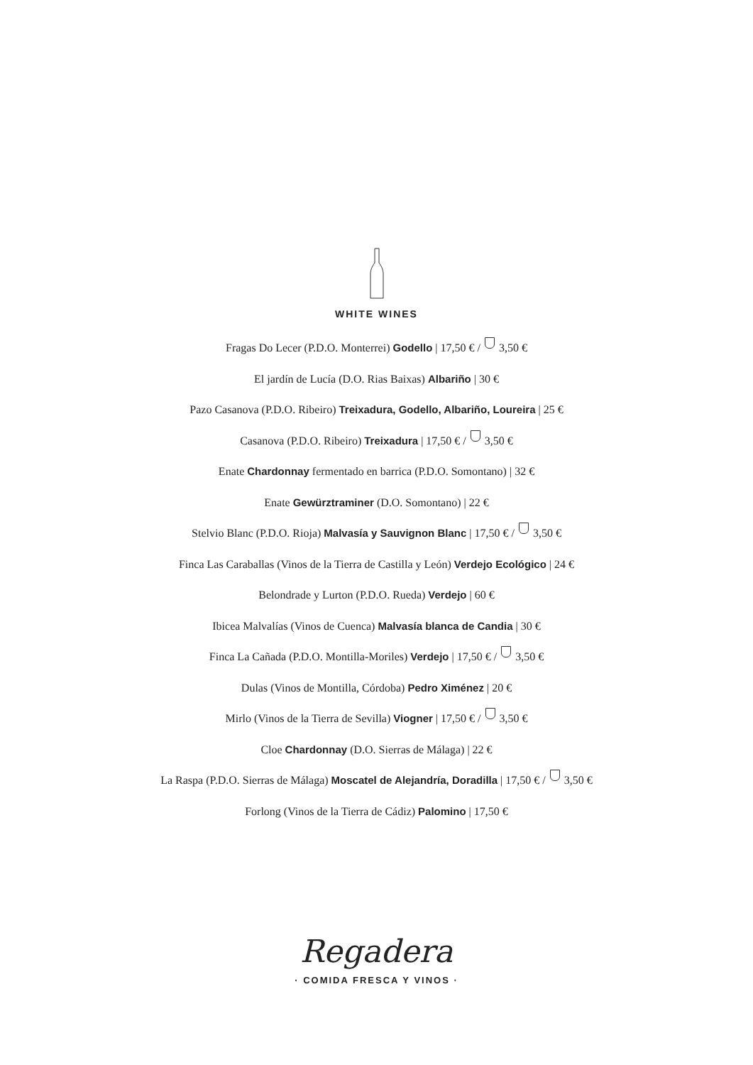WHITE WINES
Fragas Do Lecer (P.D.O. Monterrei) Godello | 17,50 € / 3,50 €
El jardín de Lucía (D.O. Rias Baixas) Albariño | 30 €
Pazo Casanova (P.D.O. Ribeiro) Treixadura, Godello, Albariño, Loureira | 25 €
Casanova (P.D.O. Ribeiro) Treixadura | 17,50 € / 3,50 €
Enate Chardonnay fermentado en barrica (P.D.O. Somontano) | 32 €
Enate Gewürztraminer (D.O. Somontano) | 22 €
Stelvio Blanc (P.D.O. Rioja) Malvasía y Sauvignon Blanc | 17,50 € / 3,50 €
Finca Las Caraballas (Vinos de la Tierra de Castilla y León) Verdejo Ecológico | 24 €
Belondrade y Lurton (P.D.O. Rueda) Verdejo | 60 €
Ibicea Malvalías (Vinos de Cuenca) Malvasía blanca de Candia | 30 €
Finca La Cañada (P.D.O. Montilla-Moriles) Verdejo | 17,50 € / 3,50 €
Dulas (Vinos de Montilla, Córdoba) Pedro Ximénez | 20 €
Mirlo (Vinos de la Tierra de Sevilla) Viogner | 17,50 € / 3,50 €
Cloe Chardonnay (D.O. Sierras de Málaga) | 22 €
La Raspa (P.D.O. Sierras de Málaga) Moscatel de Alejandría, Doradilla | 17,50 € / 3,50 €
Forlong (Vinos de la Tierra de Cádiz) Palomino | 17,50 €
Regadera
· COMIDA FRESCA Y VINOS ·